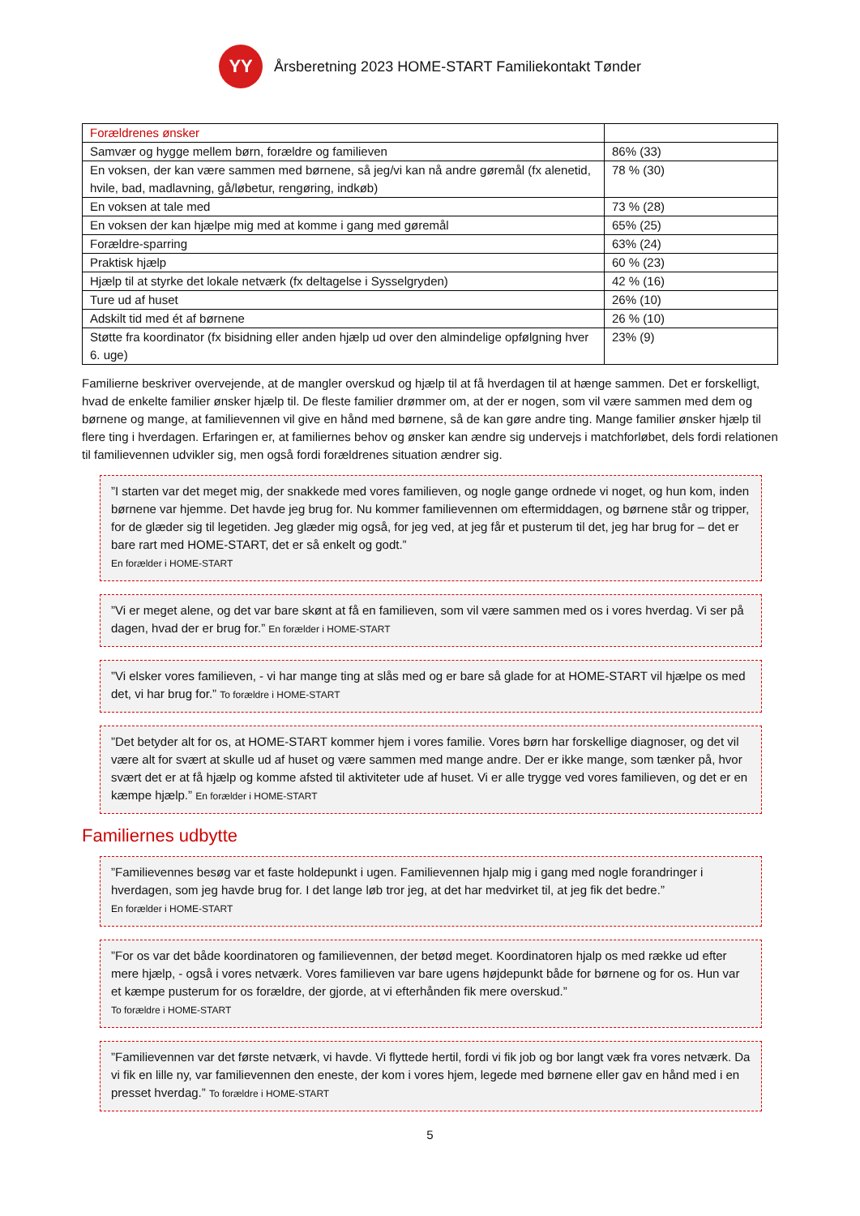YY
Årsberetning 2023 HOME-START Familiekontakt Tønder
| Forældrenes ønsker | |
| Samvær og hygge mellem børn, forældre og familieven | 86% (33) |
| En voksen, der kan være sammen med børnene, så jeg/vi kan nå andre gøremål (fx alenetid, hvile, bad, madlavning, gå/løbetur, rengøring, indkøb) | 78 % (30) |
| En voksen at tale med | 73 % (28) |
| En voksen der kan hjælpe mig med at komme i gang med gøremål | 65% (25) |
| Forældre-sparring | 63% (24) |
| Praktisk hjælp | 60 % (23) |
| Hjælp til at styrke det lokale netværk (fx deltagelse i Sysselgryden) | 42 % (16) |
| Ture ud af huset | 26% (10) |
| Adskilt tid med ét af børnene | 26 % (10) |
| Støtte fra koordinator (fx bisidning eller anden hjælp ud over den almindelige opfølgning hver 6. uge) | 23% (9) |
Familierne beskriver overvejende, at de mangler overskud og hjælp til at få hverdagen til at hænge sammen. Det er forskelligt, hvad de enkelte familier ønsker hjælp til. De fleste familier drømmer om, at der er nogen, som vil være sammen med dem og børnene og mange, at familievennen vil give en hånd med børnene, så de kan gøre andre ting. Mange familier ønsker hjælp til flere ting i hverdagen. Erfaringen er, at familiernes behov og ønsker kan ændre sig undervejs i matchforløbet, dels fordi relationen til familievennen udvikler sig, men også fordi forældrenes situation ændrer sig.
”I starten var det meget mig, der snakkede med vores familieven, og nogle gange ordnede vi noget, og hun kom, inden børnene var hjemme. Det havde jeg brug for. Nu kommer familievennen om eftermiddagen, og børnene står og tripper, for de glæder sig til legetiden. Jeg glæder mig også, for jeg ved, at jeg får et pusterum til det, jeg har brug for – det er bare rart med HOME-START, det er så enkelt og godt.”
En forælder i HOME-START
”Vi er meget alene, og det var bare skønt at få en familieven, som vil være sammen med os i vores hverdag. Vi ser på dagen, hvad der er brug for.” En forælder i HOME-START
”Vi elsker vores familieven, - vi har mange ting at slås med og er bare så glade for at HOME-START vil hjælpe os med det, vi har brug for.” To forældre i HOME-START
”Det betyder alt for os, at HOME-START kommer hjem i vores familie. Vores børn har forskellige diagnoser, og det vil være alt for svært at skulle ud af huset og være sammen med mange andre. Der er ikke mange, som tænker på, hvor svært det er at få hjælp og komme afsted til aktiviteter ude af huset. Vi er alle trygge ved vores familieven, og det er en kæmpe hjælp.” En forælder i HOME-START
Familiernes udbytte
”Familievennes besøg var et faste holdepunkt i ugen. Familievennen hjalp mig i gang med nogle forandringer i hverdagen, som jeg havde brug for. I det lange løb tror jeg, at det har medvirket til, at jeg fik det bedre.”
En forælder i HOME-START
”For os var det både koordinatoren og familievennen, der betød meget. Koordinatoren hjalp os med række ud efter mere hjælp, - også i vores netværk. Vores familieven var bare ugens højdepunkt både for børnene og for os. Hun var et kæmpe pusterum for os forældre, der gjorde, at vi efterhånden fik mere overskud.”
To forældre i HOME-START
”Familievennen var det første netværk, vi havde. Vi flyttede hertil, fordi vi fik job og bor langt væk fra vores netværk. Da vi fik en lille ny, var familievennen den eneste, der kom i vores hjem, legede med børnene eller gav en hånd med i en presset hverdag.” To forældre i HOME-START
5